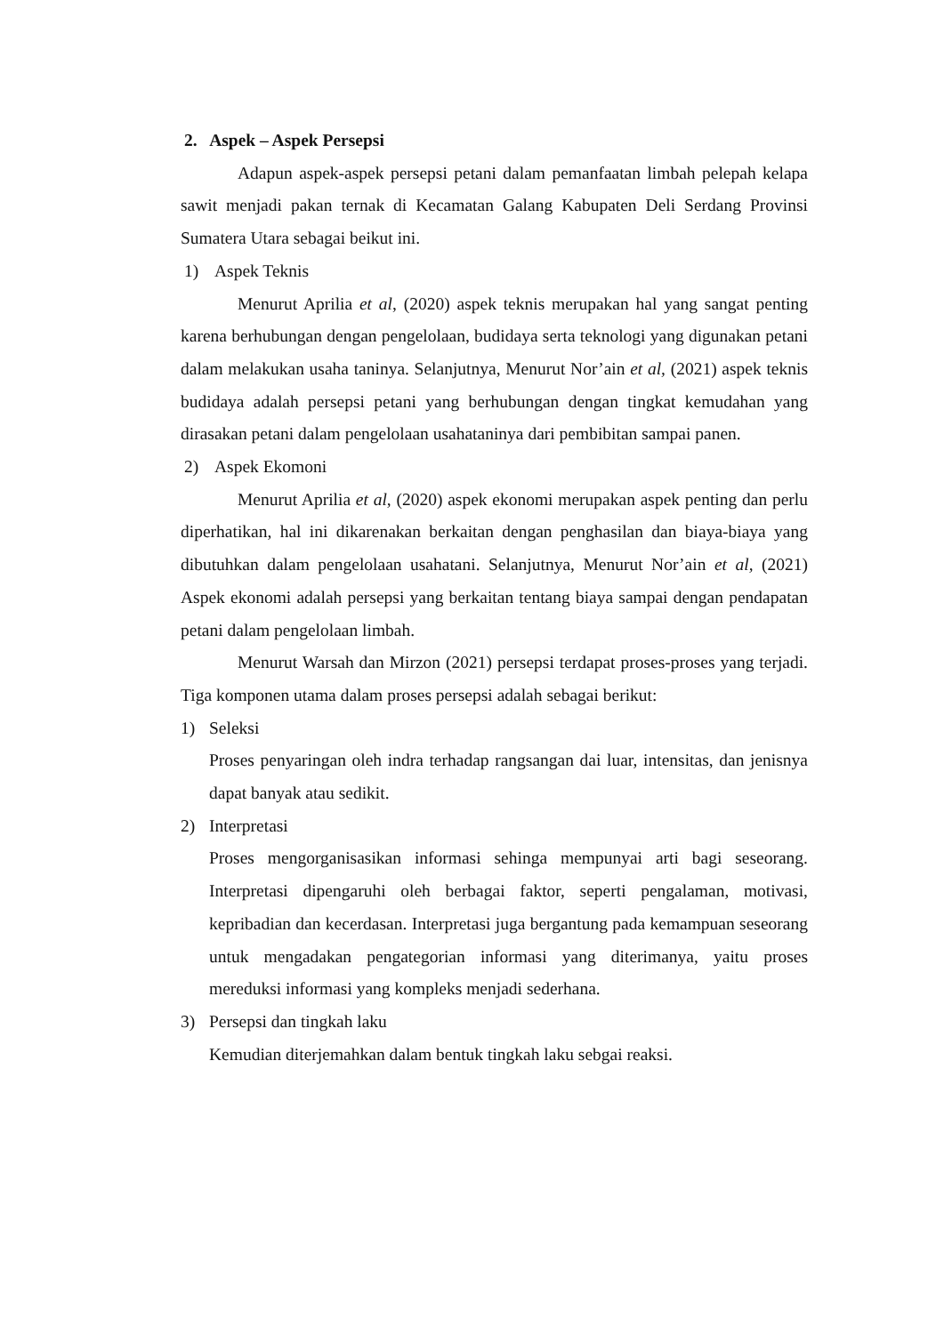2. Aspek – Aspek Persepsi
Adapun aspek-aspek persepsi petani dalam pemanfaatan limbah pelepah kelapa sawit menjadi pakan ternak di Kecamatan Galang Kabupaten Deli Serdang Provinsi Sumatera Utara sebagai beikut ini.
1) Aspek Teknis
Menurut Aprilia et al, (2020) aspek teknis merupakan hal yang sangat penting karena berhubungan dengan pengelolaan, budidaya serta teknologi yang digunakan petani dalam melakukan usaha taninya. Selanjutnya, Menurut Nor’ain et al, (2021) aspek teknis budidaya adalah persepsi petani yang berhubungan dengan tingkat kemudahan yang dirasakan petani dalam pengelolaan usahataninya dari pembibitan sampai panen.
2) Aspek Ekomoni
Menurut Aprilia et al, (2020) aspek ekonomi merupakan aspek penting dan perlu diperhatikan, hal ini dikarenakan berkaitan dengan penghasilan dan biaya-biaya yang dibutuhkan dalam pengelolaan usahatani. Selanjutnya, Menurut Nor’ain et al, (2021) Aspek ekonomi adalah persepsi yang berkaitan tentang biaya sampai dengan pendapatan petani dalam pengelolaan limbah.
Menurut Warsah dan Mirzon (2021) persepsi terdapat proses-proses yang terjadi. Tiga komponen utama dalam proses persepsi adalah sebagai berikut:
1) Seleksi
Proses penyaringan oleh indra terhadap rangsangan dai luar, intensitas, dan jenisnya dapat banyak atau sedikit.
2) Interpretasi
Proses mengorganisasikan informasi sehinga mempunyai arti bagi seseorang. Interpretasi dipengaruhi oleh berbagai faktor, seperti pengalaman, motivasi, kepribadian dan kecerdasan. Interpretasi juga bergantung pada kemampuan seseorang untuk mengadakan pengategorian informasi yang diterimanya, yaitu proses mereduksi informasi yang kompleks menjadi sederhana.
3) Persepsi dan tingkah laku
Kemudian diterjemahkan dalam bentuk tingkah laku sebgai reaksi.